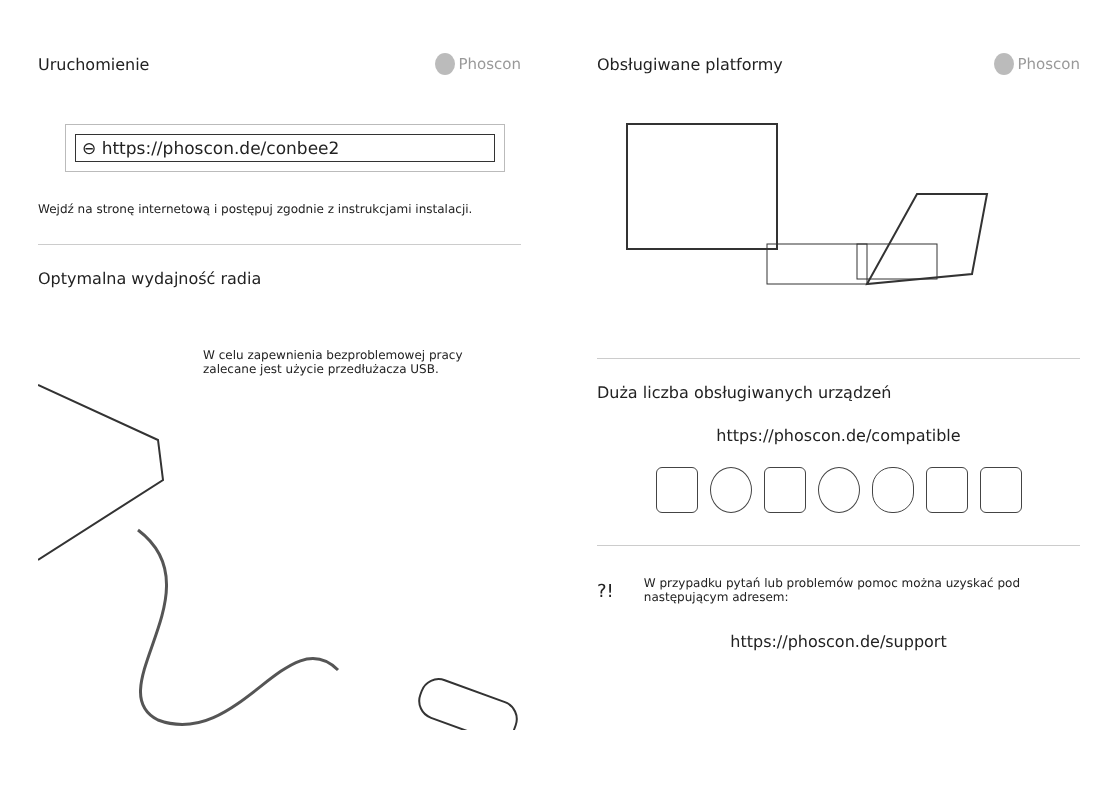Uruchomienie Phoscon
⊖ https://phoscon.de/conbee2
Wejdź na stronę internetową i postępuj zgodnie z instrukcjami instalacji.
Optymalna wydajność radia
W celu zapewnienia bezproblemowej pracy zalecane jest użycie przedłużacza USB.
Obsługiwane platformy Phoscon
Duża liczba obsługiwanych urządzeń
https://phoscon.de/compatible
?!
W przypadku pytań lub problemów pomoc można uzyskać pod następującym adresem:
https://phoscon.de/support